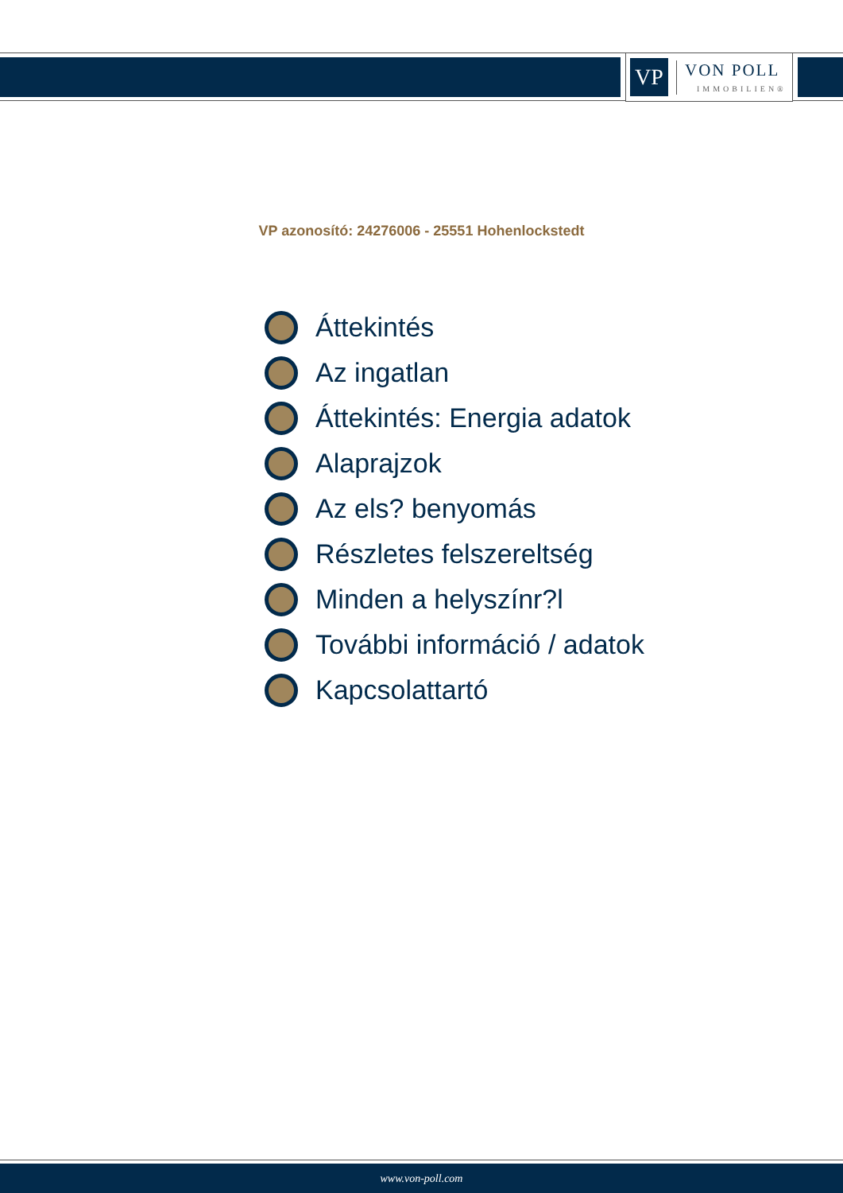VP
VON POLL
IMMOBILIEN®
VP azonosító: 24276006 - 25551 Hohenlockstedt
Áttekintés
Az ingatlan
Áttekintés: Energia adatok
Alaprajzok
Az els? benyomás
Részletes felszereltség
Minden a helyszínr?l
További információ / adatok
Kapcsolattartó
www.von-poll.com